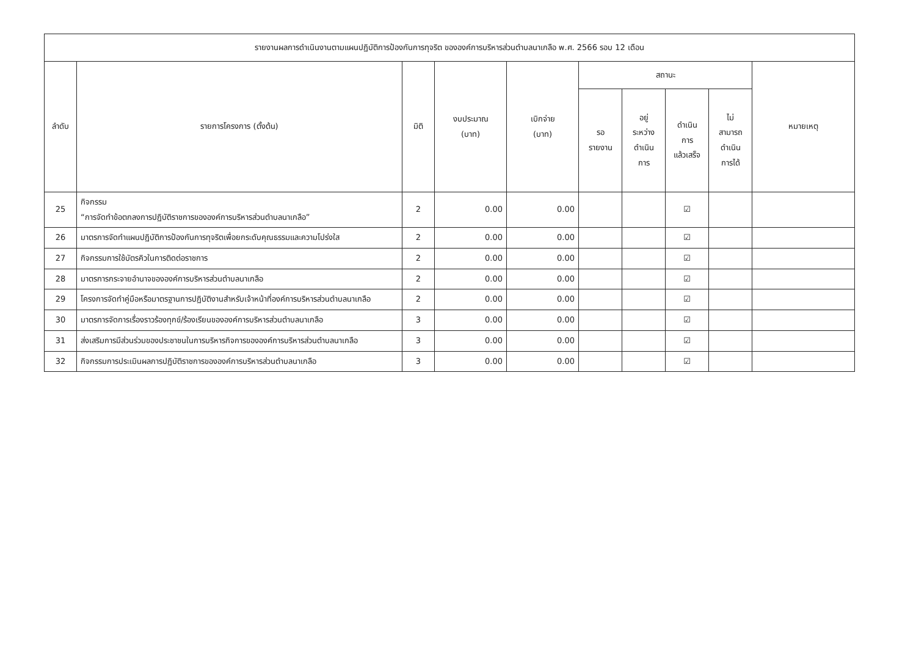| รายงานผลการดำเนินงานตามแผนปฏิบัติการป้องกันการทุจริต ขององค์การบริหารส่วนตำบลนาเกลือ พ.ศ. 2566 รอบ 12 เดือน | | | | | | | | | |
| --- | --- | --- | --- | --- | --- | --- | --- | --- | --- |
| ลำดับ | รายการโครงการ (ตั้งต้น) | มิติ | งบประมาณ (บาท) | เบิกจ่าย (บาท) | สถานะ | | | | หมายเหตุ |
| | | | | | รอ รายงาน | อยู่ ระหว่าง ดำเนิน การ | ดำเนิน การ แล้วเสร็จ | ไม่ สามารถ ดำเนิน การได้ | |
| 25 | กิจกรรม “การจัดทำข้อตกลงการปฏิบัติราชการขององค์การบริหารส่วนตำบลนาเกลือ” | 2 | 0.00 | 0.00 | | | ☑ | | |
| 26 | มาตรการจัดทำแผนปฏิบัติการป้องกันการทุจริตเพื่อยกระดับคุณธรรมและความโปร่งใส | 2 | 0.00 | 0.00 | | | ☑ | | |
| 27 | กิจกรรมการใช้บัตรคิวในการติดต่อราชการ | 2 | 0.00 | 0.00 | | | ☑ | | |
| 28 | มาตรการกระจายอำนาจขององค์การบริหารส่วนตำบลนาเกลือ | 2 | 0.00 | 0.00 | | | ☑ | | |
| 29 | โครงการจัดทำคู่มือหรือมาตรฐานการปฏิบัติงานสำหรับเจ้าหน้าที่องค์การบริหารส่วนตำบลนาเกลือ | 2 | 0.00 | 0.00 | | | ☑ | | |
| 30 | มาตรการจัดการเรื่องราวร้องทุกข์/ร้องเรียนขององค์การบริหารส่วนตำบลนาเกลือ | 3 | 0.00 | 0.00 | | | ☑ | | |
| 31 | ส่งเสริมการมีส่วนร่วมของประชาชนในการบริหารกิจการขององค์การบริหารส่วนตำบลนาเกลือ | 3 | 0.00 | 0.00 | | | ☑ | | |
| 32 | กิจกรรมการประเมินผลการปฏิบัติราชการขององค์การบริหารส่วนตำบลนาเกลือ | 3 | 0.00 | 0.00 | | | ☑ | | |